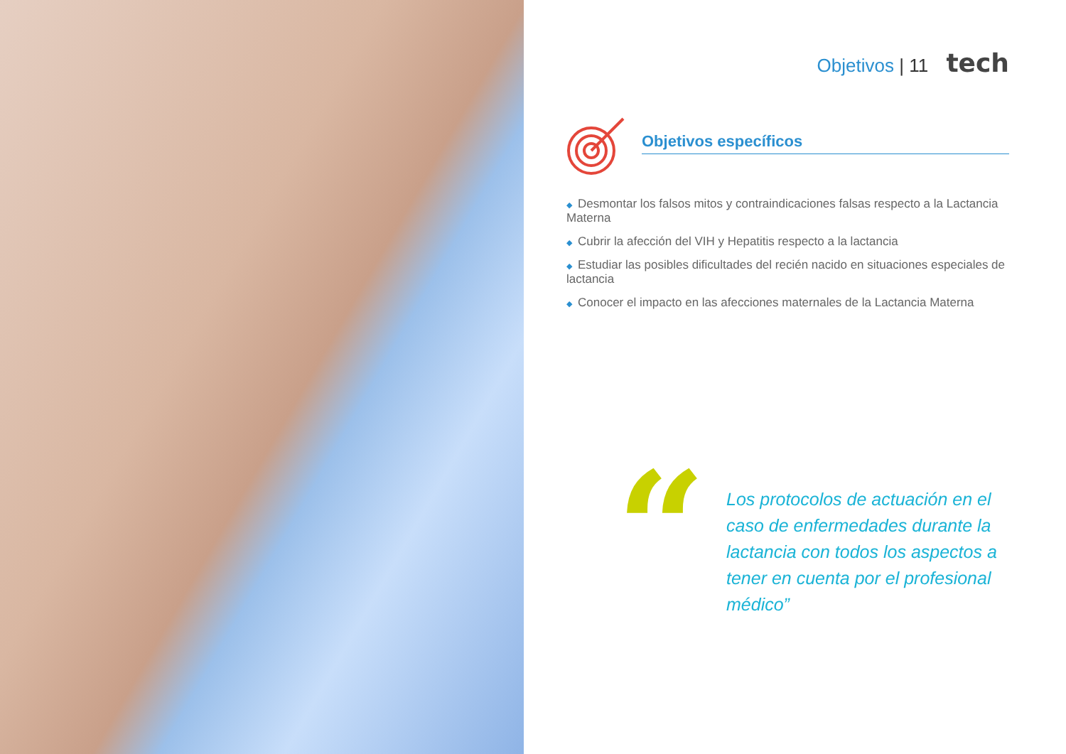Objetivos | 11 tech
Objetivos específicos
◆ Desmontar los falsos mitos y contraindicaciones falsas respecto a la Lactancia Materna
◆ Cubrir la afección del VIH y Hepatitis respecto a la lactancia
◆ Estudiar las posibles dificultades del recién nacido en situaciones especiales de lactancia
◆ Conocer el impacto en las afecciones maternales de la Lactancia Materna
“
Los protocolos de actuación en el caso de enfermedades durante la lactancia con todos los aspectos a tener en cuenta por el profesional médico”